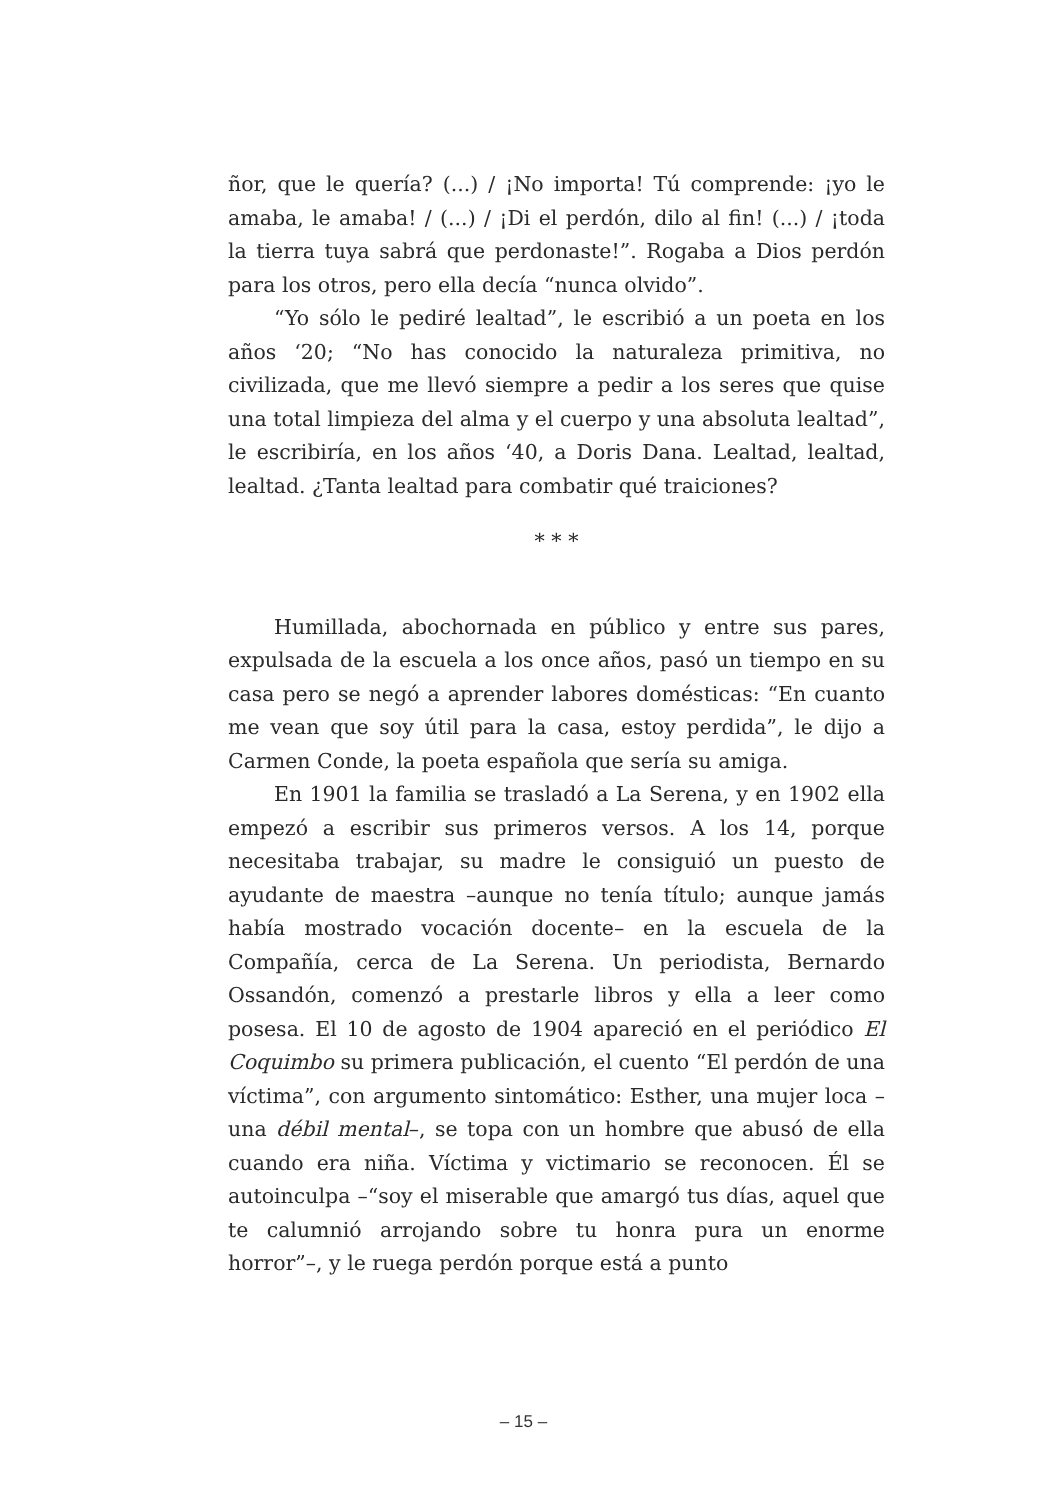ñor, que le quería? (...) / ¡No importa! Tú comprende: ¡yo le amaba, le amaba! / (...) / ¡Di el perdón, dilo al fin! (...) / ¡toda la tierra tuya sabrá que perdonaste!”. Rogaba a Dios perdón para los otros, pero ella decía “nunca olvido”.
“Yo sólo le pediré lealtad”, le escribió a un poeta en los años ‘20; “No has conocido la naturaleza primitiva, no civilizada, que me llevó siempre a pedir a los seres que quise una total limpieza del alma y el cuerpo y una absoluta lealtad”, le escribiría, en los años ‘40, a Doris Dana. Lealtad, lealtad, lealtad. ¿Tanta lealtad para combatir qué traiciones?
* * *
Humillada, abochornada en público y entre sus pares, expulsada de la escuela a los once años, pasó un tiempo en su casa pero se negó a aprender labores domésticas: “En cuanto me vean que soy útil para la casa, estoy perdida”, le dijo a Carmen Conde, la poeta española que sería su amiga.
En 1901 la familia se trasladó a La Serena, y en 1902 ella empezó a escribir sus primeros versos. A los 14, porque necesitaba trabajar, su madre le consiguió un puesto de ayudante de maestra –aunque no tenía título; aunque jamás había mostrado vocación docente– en la escuela de la Compañía, cerca de La Serena. Un periodista, Bernardo Ossandón, comenzó a prestarle libros y ella a leer como posesa. El 10 de agosto de 1904 apareció en el periódico El Coquimbo su primera publicación, el cuento “El perdón de una víctima”, con argumento sintomático: Esther, una mujer loca –una débil mental–, se topa con un hombre que abusó de ella cuando era niña. Víctima y victimario se reconocen. Él se autoinculpa –“soy el miserable que amargó tus días, aquel que te calumnió arrojando sobre tu honra pura un enorme horror”–, y le ruega perdón porque está a punto
– 15 –